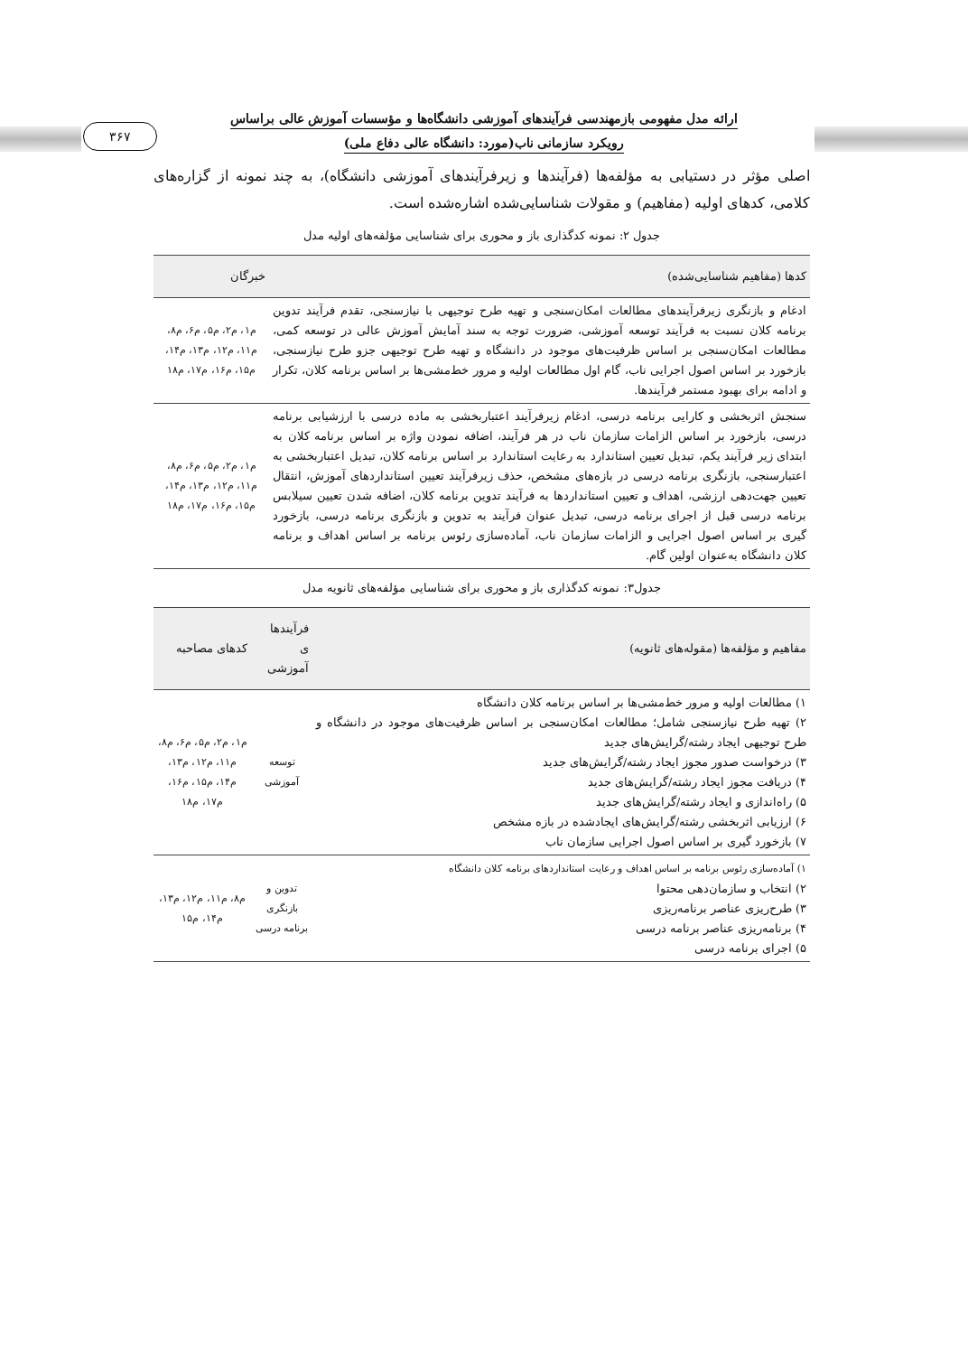۳۶۷
ارائه مدل مفهومی بازمهندسی فرآیندهای آموزشی دانشگاه‌ها و مؤسسات آموزش عالی براساس
رویکرد سازمانی ناب(مورد: دانشگاه عالی دفاع ملی)
اصلی مؤثر در دستیابی به مؤلفه‌ها (فرآیندها و زیرفرآیندهای آموزشی دانشگاه)، به چند نمونه از گزاره‌های کلامی، کدهای اولیه (مفاهیم) و مقولات شناسایی‌شده اشاره‌شده است.
جدول ۲: نمونه کدگذاری باز و محوری برای شناسایی مؤلفه‌های اولیه مدل
| کدها (مفاهیم شناسایی‌شده) | خبرگان |
| --- | --- |
| ادغام و بازنگری زیرفرآیندهای مطالعات امکان‌سنجی و تهیه طرح توجیهی با نیازسنجی، تقدم فرآیند تدوین برنامه کلان نسبت به فرآیند توسعه آموزشی، ضرورت توجه به سند آمایش آموزش عالی در توسعه کمی، مطالعات امکان‌سنجی بر اساس ظرفیت‌های موجود در دانشگاه و تهیه طرح توجیهی جزو طرح نیازسنجی، بازخورد بر اساس اصول اجرایی ناب، گام اول مطالعات اولیه و مرور خط‌مشی‌ها بر اساس برنامه کلان، تکرار و ادامه برای بهبود مستمر فرآیندها. | م۱، م۲، م۵، م۶، م۸، م۱۱، م۱۲، م۱۳، م۱۴، م۱۵، م۱۶، م۱۷، م۱۸ |
| سنجش اثربخشی و کارایی برنامه درسی، ادغام زیرفرآیند اعتباربخشی به ماده درسی با ارزشیابی برنامه درسی، بازخورد بر اساس الزامات سازمان ناب در هر فرآیند، اضافه نمودن واژه بر اساس برنامه کلان به ابتدای زیر فرآیند یکم، تبدیل تعیین استاندارد به رعایت استاندارد بر اساس برنامه کلان، تبدیل اعتباربخشی به اعتبارسنجی، بازنگری برنامه درسی در بازه‌های مشخص، حذف زیرفرآیند تعیین استانداردهای آموزش، انتقال تعیین جهت‌دهی ارزشی، اهداف و تعیین استانداردها به فرآیند تدوین برنامه کلان، اضافه شدن تعیین سیلابس برنامه درسی قبل از اجرای برنامه درسی، تبدیل عنوان فرآیند به تدوین و بازنگری برنامه درسی، بازخورد گیری بر اساس اصول اجرایی و الزامات سازمان ناب، آماده‌سازی رئوس برنامه بر اساس اهداف و برنامه کلان دانشگاه به‌عنوان اولین گام. | م۱، م۲، م۵، م۶، م۸، م۱۱، م۱۲، م۱۳، م۱۴، م۱۵، م۱۶، م۱۷، م۱۸ |
جدول۳: نمونه کدگذاری باز و محوری برای شناسایی مؤلفه‌های ثانویه مدل
| مفاهیم و مؤلفه‌ها (مقوله‌های ثانویه) | فرآیندها ی آموزشی | کدهای مصاحبه |
| --- | --- | --- |
| ۱) مطالعات اولیه و مرور خط‌مشی‌ها بر اساس برنامه کلان دانشگاه ۲) تهیه طرح نیازسنجی شامل؛ مطالعات امکان‌سنجی بر اساس ظرفیت‌های موجود در دانشگاه و طرح توجیهی ایجاد رشته/گرایش‌های جدید ۳) درخواست صدور مجوز ایجاد رشته/گرایش‌های جدید ۴) دریافت مجوز ایجاد رشته/گرایش‌های جدید ۵) راه‌اندازی و ایجاد رشته/گرایش‌های جدید ۶) ارزیابی اثربخشی رشته/گرایش‌های ایجادشده در بازه مشخص ۷) بازخورد گیری بر اساس اصول اجرایی سازمان ناب | توسعه آموزشی | م۱، م۲، م۵، م۶، م۸، م۱۱، م۱۲، م۱۳، م۱۴، م۱۵، م۱۶، م۱۷، م۱۸ |
| ۱) آماده‌سازی رئوس برنامه بر اساس اهداف و رعایت استانداردهای برنامه کلان دانشگاه ۲) انتخاب و سازمان‌دهی محتوا ۳) طرح‌ریزی عناصر برنامه‌ریزی ۴) برنامه‌ریزی عناصر برنامه درسی ۵) اجرای برنامه درسی | تدوین و بازنگری برنامه درسی | م۸، م۱۱، م۱۲، م۱۳، م۱۴، م۱۵ |